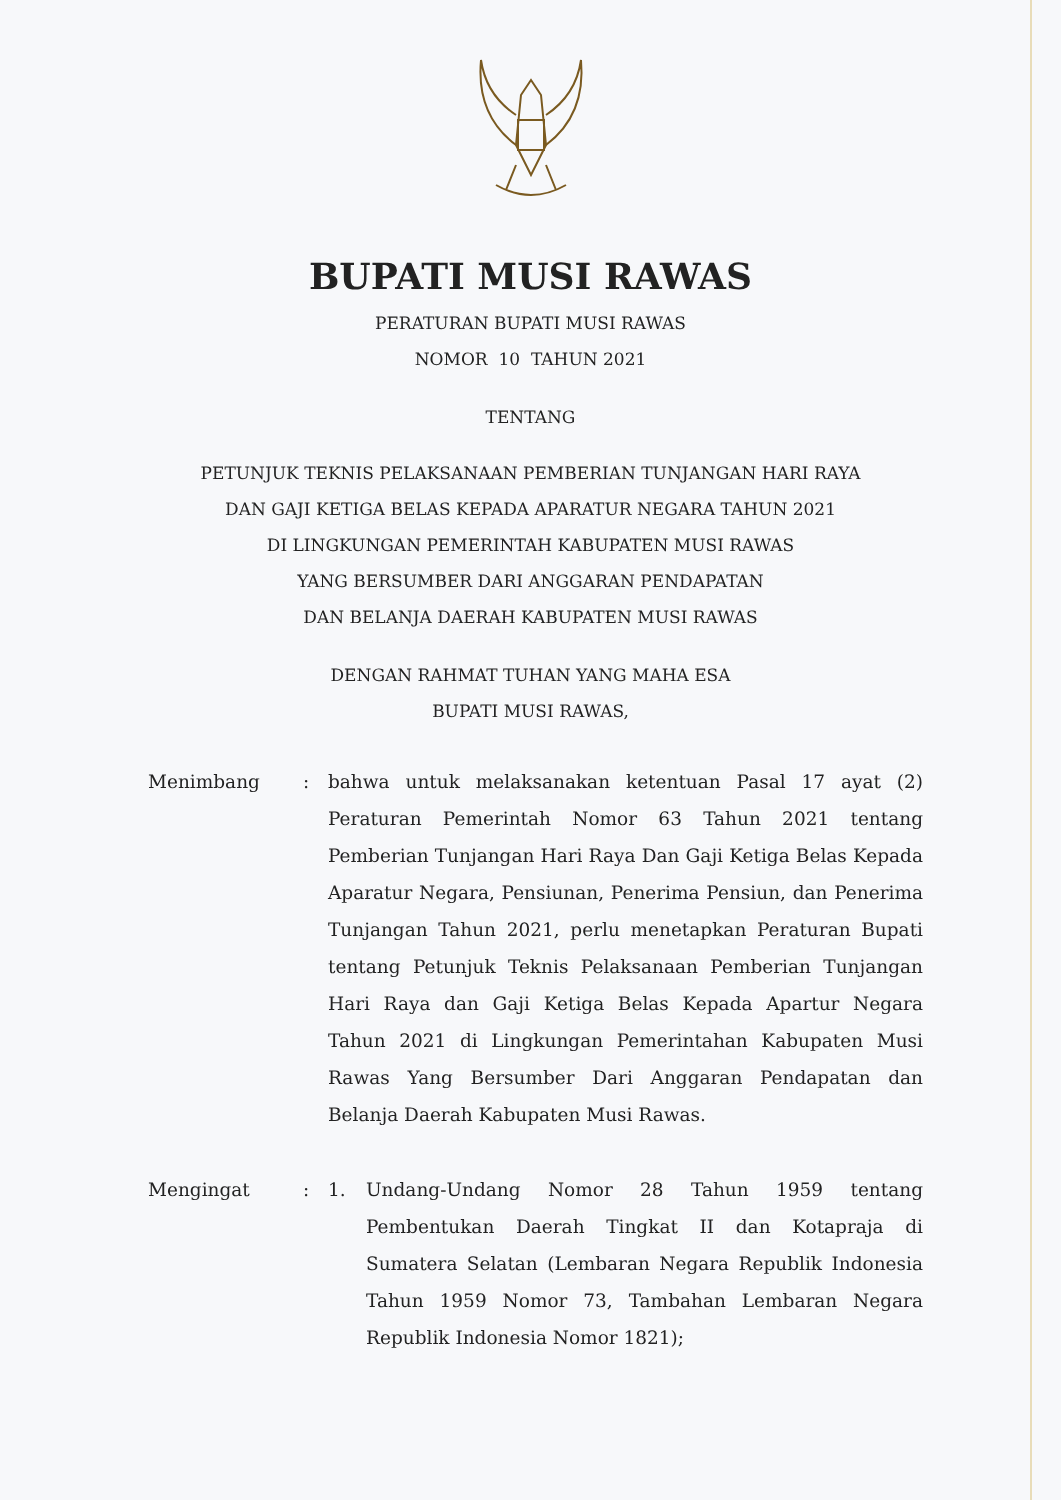BUPATI MUSI RAWAS
PERATURAN BUPATI MUSI RAWAS
NOMOR 10 TAHUN 2021
TENTANG
PETUNJUK TEKNIS PELAKSANAAN PEMBERIAN TUNJANGAN HARI RAYA
DAN GAJI KETIGA BELAS KEPADA APARATUR NEGARA TAHUN 2021
DI LINGKUNGAN PEMERINTAH KABUPATEN MUSI RAWAS
YANG BERSUMBER DARI ANGGARAN PENDAPATAN
DAN BELANJA DAERAH KABUPATEN MUSI RAWAS
DENGAN RAHMAT TUHAN YANG MAHA ESA
BUPATI MUSI RAWAS,
Menimbang : bahwa untuk melaksanakan ketentuan Pasal 17 ayat (2) Peraturan Pemerintah Nomor 63 Tahun 2021 tentang Pemberian Tunjangan Hari Raya Dan Gaji Ketiga Belas Kepada Aparatur Negara, Pensiunan, Penerima Pensiun, dan Penerima Tunjangan Tahun 2021, perlu menetapkan Peraturan Bupati tentang Petunjuk Teknis Pelaksanaan Pemberian Tunjangan Hari Raya dan Gaji Ketiga Belas Kepada Apartur Negara Tahun 2021 di Lingkungan Pemerintahan Kabupaten Musi Rawas Yang Bersumber Dari Anggaran Pendapatan dan Belanja Daerah Kabupaten Musi Rawas.
Mengingat : 1. Undang-Undang Nomor 28 Tahun 1959 tentang Pembentukan Daerah Tingkat II dan Kotapraja di Sumatera Selatan (Lembaran Negara Republik Indonesia Tahun 1959 Nomor 73, Tambahan Lembaran Negara Republik Indonesia Nomor 1821);